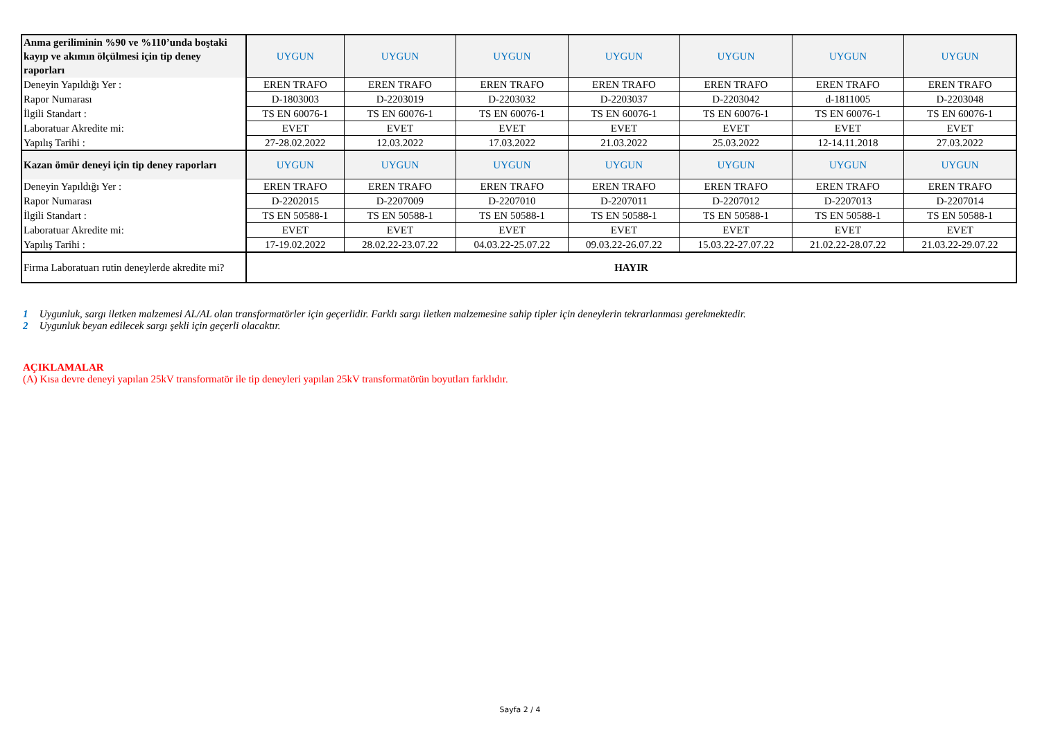| Anma geriliminin %90 ve %110’unda boştaki kayıp ve akımın ölçülmesi için tip deney raporları | UYGUN | UYGUN | UYGUN | UYGUN | UYGUN | UYGUN | UYGUN |
| Deneyin Yapıldığı Yer : | EREN TRAFO | EREN TRAFO | EREN TRAFO | EREN TRAFO | EREN TRAFO | EREN TRAFO | EREN TRAFO |
| Rapor Numarası | D-1803003 | D-2203019 | D-2203032 | D-2203037 | D-2203042 | d-1811005 | D-2203048 |
| İlgili Standart : | TS EN 60076-1 | TS EN 60076-1 | TS EN 60076-1 | TS EN 60076-1 | TS EN 60076-1 | TS EN 60076-1 | TS EN 60076-1 |
| Laboratuar Akredite mi: | EVET | EVET | EVET | EVET | EVET | EVET | EVET |
| Yapılış Tarihi : | 27-28.02.2022 | 12.03.2022 | 17.03.2022 | 21.03.2022 | 25.03.2022 | 12-14.11.2018 | 27.03.2022 |
| Kazan ömür deneyi için tip deney raporları | UYGUN | UYGUN | UYGUN | UYGUN | UYGUN | UYGUN | UYGUN |
| Deneyin Yapıldığı Yer : | EREN TRAFO | EREN TRAFO | EREN TRAFO | EREN TRAFO | EREN TRAFO | EREN TRAFO | EREN TRAFO |
| Rapor Numarası | D-2202015 | D-2207009 | D-2207010 | D-2207011 | D-2207012 | D-2207013 | D-2207014 |
| İlgili Standart : | TS EN 50588-1 | TS EN 50588-1 | TS EN 50588-1 | TS EN 50588-1 | TS EN 50588-1 | TS EN 50588-1 | TS EN 50588-1 |
| Laboratuar Akredite mi: | EVET | EVET | EVET | EVET | EVET | EVET | EVET |
| Yapılış Tarihi : | 17-19.02.2022 | 28.02.22-23.07.22 | 04.03.22-25.07.22 | 09.03.22-26.07.22 | 15.03.22-27.07.22 | 21.02.22-28.07.22 | 21.03.22-29.07.22 |
| Firma Laboratuarı rutin deneylerde akredite mi? | HAYIR | | | | | | |
1 Uygunluk, sargı iletken malzemesi AL/AL olan transformatörler için geçerlidir. Farklı sargı iletken malzemesine sahip tipler için deneylerin tekrarlanması gerekmektedir.
2 Uygunluk beyan edilecek sargı şekli için geçerli olacaktır.
AÇIKLAMALAR
(A) Kısa devre deneyi yapılan 25kV transformatör ile tip deneyleri yapılan 25kV transformatörün boyutları farklıdır.
Sayfa 2 / 4